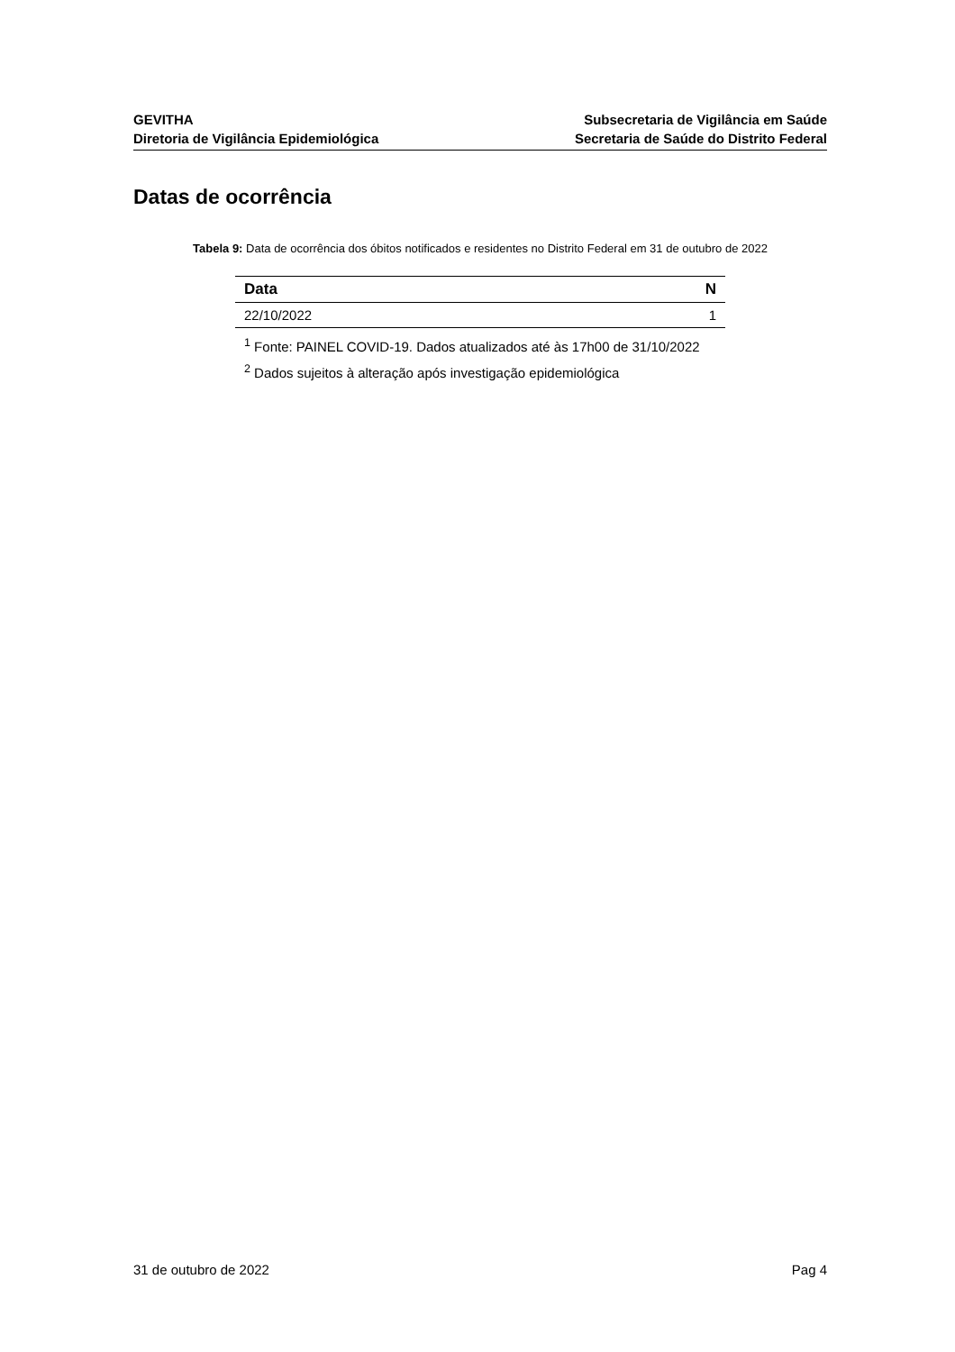GEVITHA
Diretoria de Vigilância Epidemiológica
Subsecretaria de Vigilância em Saúde
Secretaria de Saúde do Distrito Federal
Datas de ocorrência
Tabela 9: Data de ocorrência dos óbitos notificados e residentes no Distrito Federal em 31 de outubro de 2022
| Data | N |
| --- | --- |
| 22/10/2022 | 1 |
<sup>1</sup> Fonte: PAINEL COVID-19. Dados atualizados até às 17h00 de 31/10/2022
<sup>2</sup> Dados sujeitos à alteração após investigação epidemiológica
31 de outubro de 2022 Pag 4